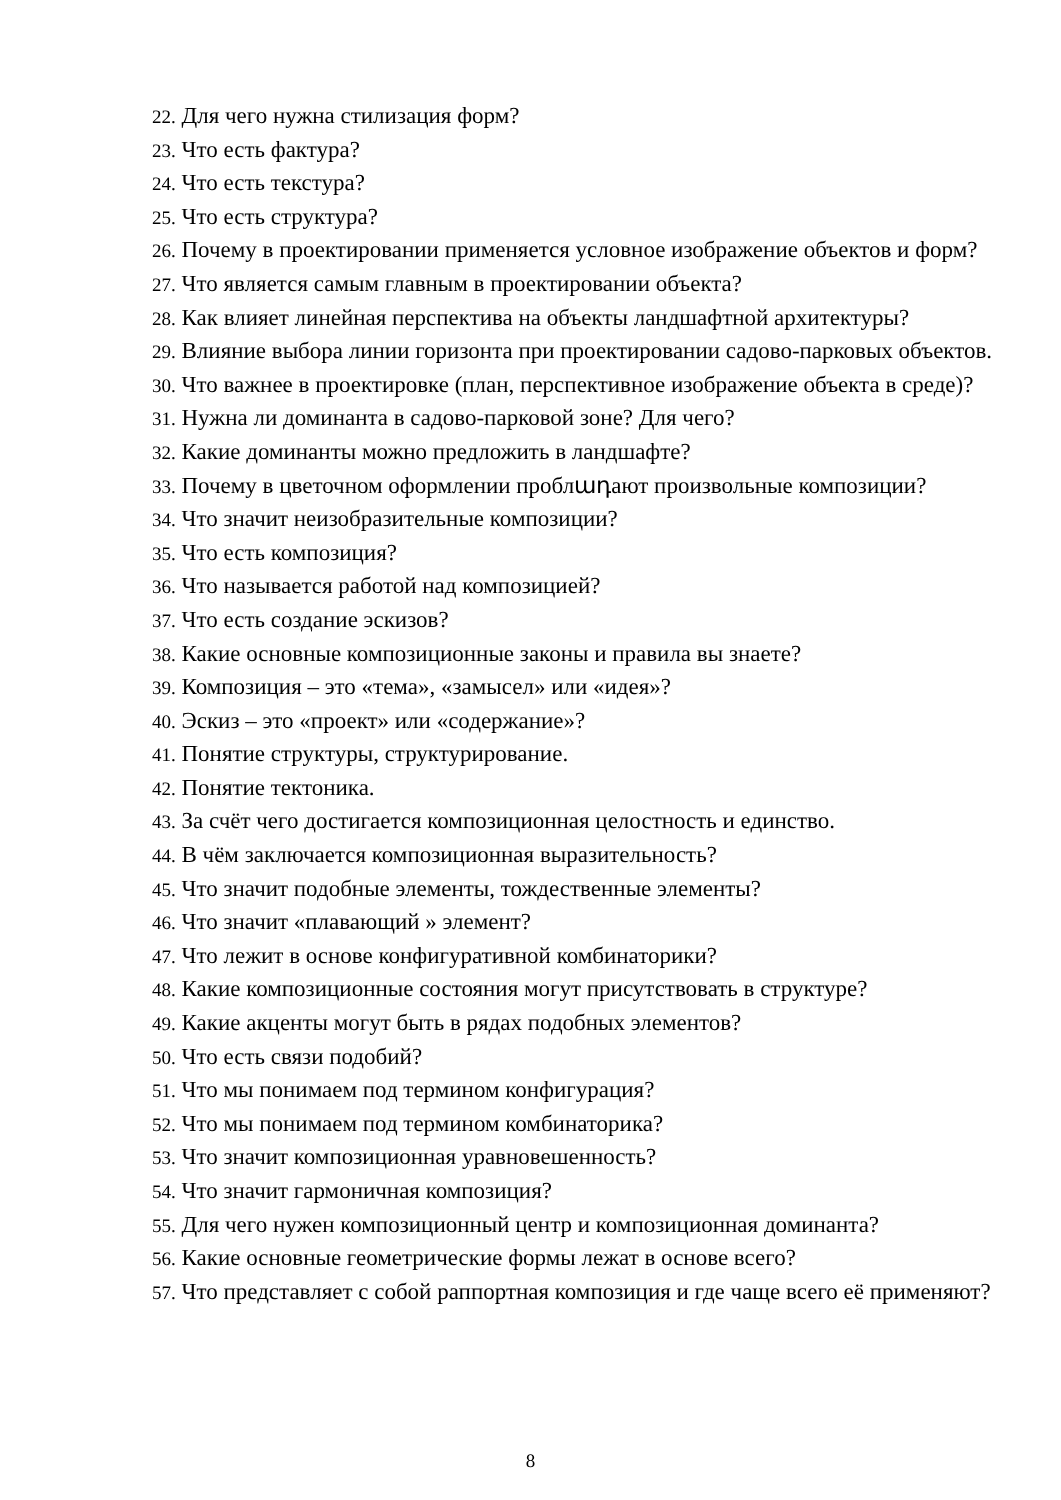22. Для чего нужна стилизация форм?
23. Что есть фактура?
24. Что есть текстура?
25. Что есть структура?
26. Почему в проектировании применяется условное изображение объектов и форм?
27. Что является самым главным в проектировании объекта?
28. Как влияет линейная перспектива на объекты ландшафтной архитектуры?
29. Влияние выбора линии горизонта при проектировании садово-парковых объектов.
30. Что важнее в проектировке (план, перспективное изображение объекта в среде)?
31. Нужна ли доминанта в садово-парковой зоне? Для чего?
32. Какие доминанты можно предложить в ландшафте?
33. Почему в цветочном оформлении проблադают произвольные композиции?
34. Что значит неизобразительные композиции?
35. Что есть композиция?
36. Что называется работой над композицией?
37. Что есть создание эскизов?
38. Какие основные композиционные законы и правила вы знаете?
39. Композиция – это «тема», «замысел» или «идея»?
40. Эскиз – это «проект» или «содержание»?
41. Понятие структуры, структурирование.
42. Понятие тектоника.
43. За счёт чего достигается композиционная целостность и единство.
44. В чём заключается композиционная выразительность?
45. Что значит подобные элементы, тождественные элементы?
46. Что значит «плавающий » элемент?
47. Что лежит в основе конфигуративной комбинаторики?
48. Какие композиционные состояния могут присутствовать в структуре?
49. Какие акценты могут быть в рядах подобных элементов?
50. Что есть связи подобий?
51. Что мы понимаем под термином конфигурация?
52. Что мы понимаем под термином комбинаторика?
53. Что значит композиционная уравновешенность?
54. Что значит гармоничная композиция?
55. Для чего нужен композиционный центр и композиционная доминанта?
56. Какие основные геометрические формы лежат в основе всего?
57. Что представляет с собой раппортная композиция и где чаще всего её применяют?
8